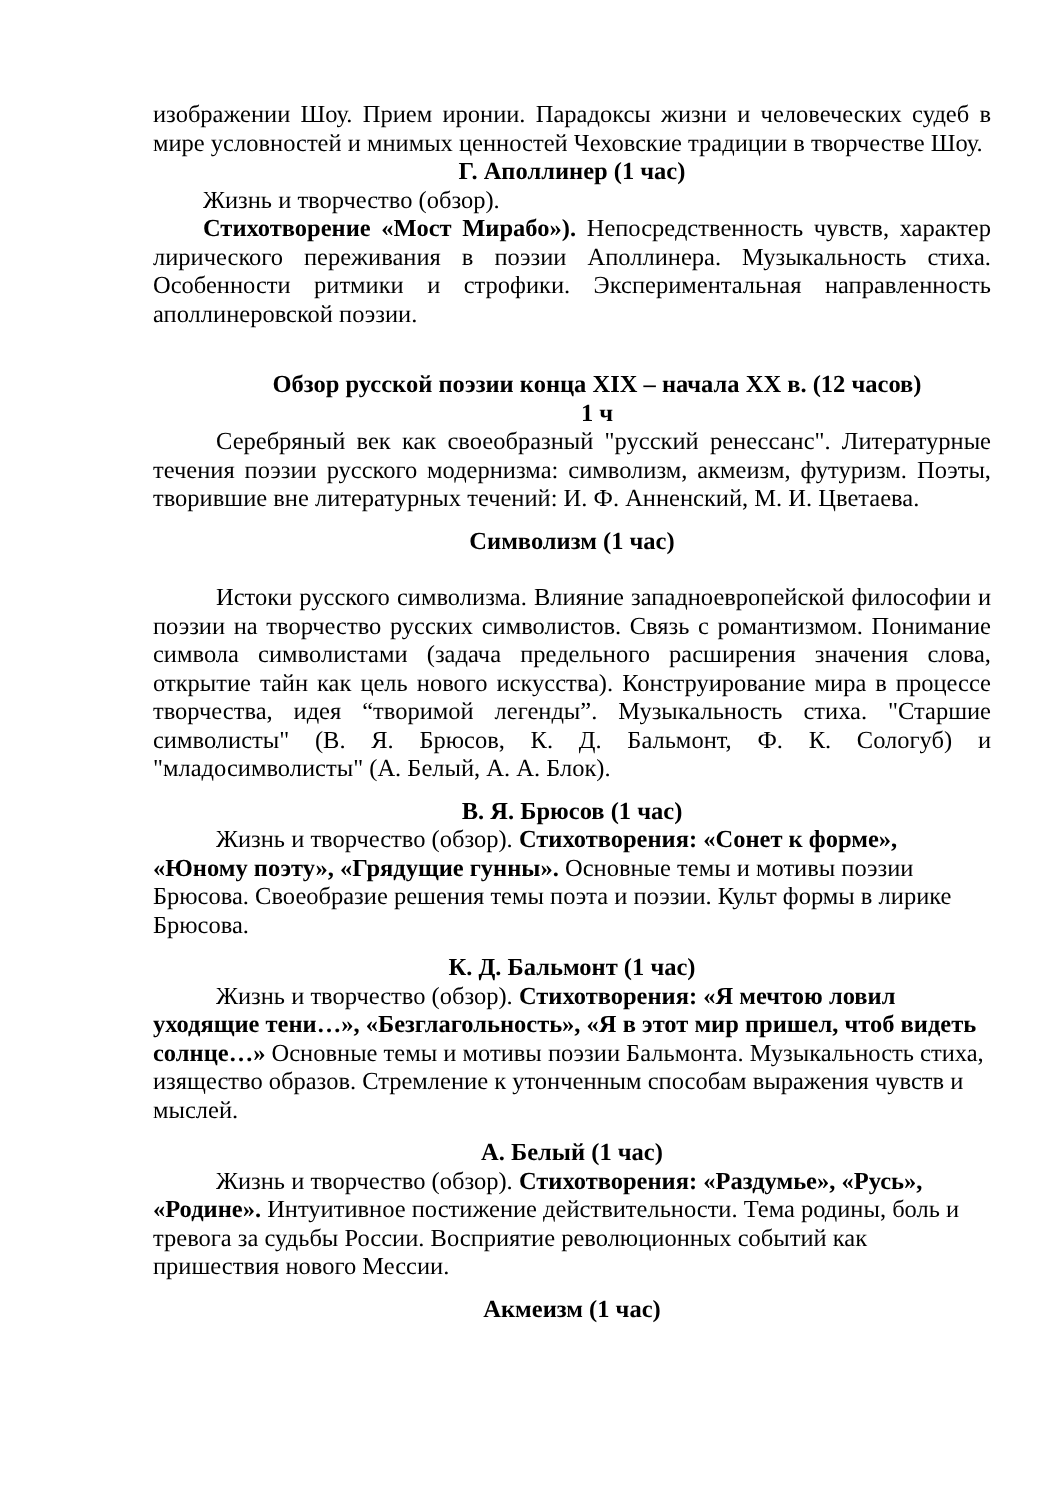изображении Шоу. Прием иронии. Парадоксы жизни и человеческих судеб в мире условностей и мнимых ценностей Чеховские традиции в творчестве Шоу.
Г. Аполлинер (1 час)
Жизнь и творчество (обзор).
Стихотворение «Мост Мирабо»). Непосредственность чувств, характер лирического переживания в поэзии Аполлинера. Музыкальность стиха. Особенности ритмики и строфики. Экспериментальная направленность аполлинеровской поэзии.
Обзор русской поэзии конца XIX – начала XX в. (12 часов)
1 ч
Серебряный век как своеобразный "русский ренессанс". Литературные течения поэзии русского модернизма: символизм, акмеизм, футуризм. Поэты, творившие вне литературных течений: И. Ф. Анненский, М. И. Цветаева.
Символизм (1 час)
Истоки русского символизма. Влияние западноевропейской философии и поэзии на творчество русских символистов. Связь с романтизмом. Понимание символа символистами (задача предельного расширения значения слова, открытие тайн как цель нового искусства). Конструирование мира в процессе творчества, идея “творимой легенды”. Музыкальность стиха. "Старшие символисты" (В. Я. Брюсов, К. Д. Бальмонт, Ф. К. Сологуб) и "младосимволисты" (А. Белый, А. А. Блок).
В. Я. Брюсов (1 час)
Жизнь и творчество (обзор). Стихотворения: «Сонет к форме», «Юному поэту», «Грядущие гунны». Основные темы и мотивы поэзии Брюсова. Своеобразие решения темы поэта и поэзии. Культ формы в лирике Брюсова.
К. Д. Бальмонт (1 час)
Жизнь и творчество (обзор). Стихотворения: «Я мечтою ловил уходящие тени…», «Безглагольность», «Я в этот мир пришел, чтоб видеть солнце…» Основные темы и мотивы поэзии Бальмонта. Музыкальность стиха, изящество образов. Стремление к утонченным способам выражения чувств и мыслей.
А. Белый (1 час)
Жизнь и творчество (обзор). Стихотворения: «Раздумье», «Русь», «Родине». Интуитивное постижение действительности. Тема родины, боль и тревога за судьбы России. Восприятие революционных событий как пришествия нового Мессии.
Акмеизм (1 час)